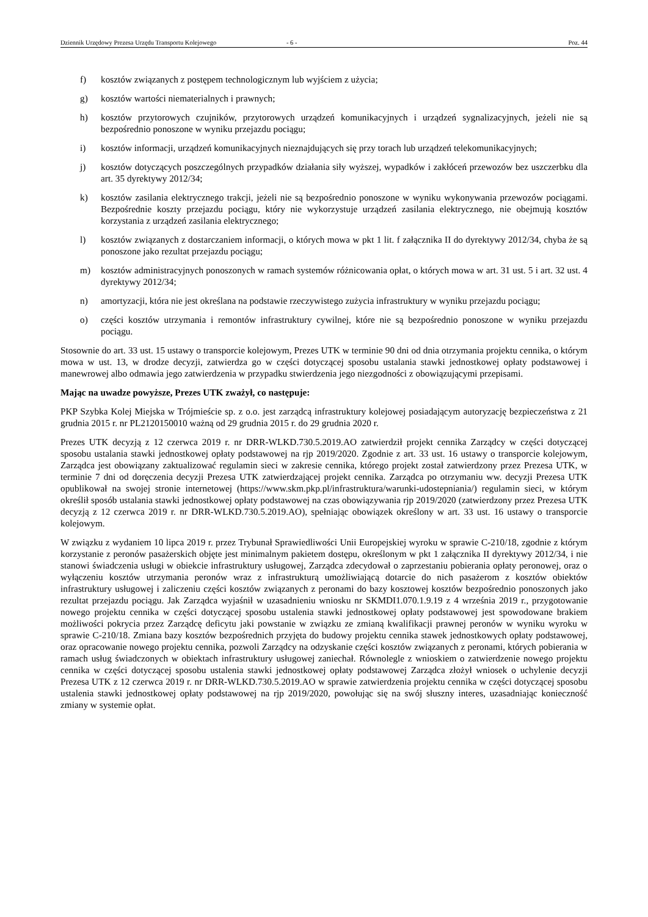Dziennik Urzędowy Prezesa Urzędu Transportu Kolejowego - 6 - Poz. 44
f) kosztów związanych z postępem technologicznym lub wyjściem z użycia;
g) kosztów wartości niematerialnych i prawnych;
h) kosztów przytorowych czujników, przytorowych urządzeń komunikacyjnych i urządzeń sygnalizacyjnych, jeżeli nie są bezpośrednio ponoszone w wyniku przejazdu pociągu;
i) kosztów informacji, urządzeń komunikacyjnych nieznajdujących się przy torach lub urządzeń telekomunikacyjnych;
j) kosztów dotyczących poszczególnych przypadków działania siły wyższej, wypadków i zakłóceń przewozów bez uszczerbku dla art. 35 dyrektywy 2012/34;
k) kosztów zasilania elektrycznego trakcji, jeżeli nie są bezpośrednio ponoszone w wyniku wykonywania przewozów pociągami. Bezpośrednie koszty przejazdu pociągu, który nie wykorzystuje urządzeń zasilania elektrycznego, nie obejmują kosztów korzystania z urządzeń zasilania elektrycznego;
l) kosztów związanych z dostarczaniem informacji, o których mowa w pkt 1 lit. f załącznika II do dyrektywy 2012/34, chyba że są ponoszone jako rezultat przejazdu pociągu;
m) kosztów administracyjnych ponoszonych w ramach systemów różnicowania opłat, o których mowa w art. 31 ust. 5 i art. 32 ust. 4 dyrektywy 2012/34;
n) amortyzacji, która nie jest określana na podstawie rzeczywistego zużycia infrastruktury w wyniku przejazdu pociągu;
o) części kosztów utrzymania i remontów infrastruktury cywilnej, które nie są bezpośrednio ponoszone w wyniku przejazdu pociągu.
Stosownie do art. 33 ust. 15 ustawy o transporcie kolejowym, Prezes UTK w terminie 90 dni od dnia otrzymania projektu cennika, o którym mowa w ust. 13, w drodze decyzji, zatwierdza go w części dotyczącej sposobu ustalania stawki jednostkowej opłaty podstawowej i manewrowej albo odmawia jego zatwierdzenia w przypadku stwierdzenia jego niezgodności z obowiązującymi przepisami.
Mając na uwadze powyższe, Prezes UTK zważył, co następuje:
PKP Szybka Kolej Miejska w Trójmieście sp. z o.o. jest zarządcą infrastruktury kolejowej posiadającym autoryzację bezpieczeństwa z 21 grudnia 2015 r. nr PL2120150010 ważną od 29 grudnia 2015 r. do 29 grudnia 2020 r.
Prezes UTK decyzją z 12 czerwca 2019 r. nr DRR-WLKD.730.5.2019.AO zatwierdził projekt cennika Zarządcy w części dotyczącej sposobu ustalania stawki jednostkowej opłaty podstawowej na rjp 2019/2020. Zgodnie z art. 33 ust. 16 ustawy o transporcie kolejowym, Zarządca jest obowiązany zaktualizować regulamin sieci w zakresie cennika, którego projekt został zatwierdzony przez Prezesa UTK, w terminie 7 dni od doręczenia decyzji Prezesa UTK zatwierdzającej projekt cennika. Zarządca po otrzymaniu ww. decyzji Prezesa UTK opublikował na swojej stronie internetowej (https://www.skm.pkp.pl/infrastruktura/warunki-udostepniania/) regulamin sieci, w którym określił sposób ustalania stawki jednostkowej opłaty podstawowej na czas obowiązywania rjp 2019/2020 (zatwierdzony przez Prezesa UTK decyzją z 12 czerwca 2019 r. nr DRR-WLKD.730.5.2019.AO), spełniając obowiązek określony w art. 33 ust. 16 ustawy o transporcie kolejowym.
W związku z wydaniem 10 lipca 2019 r. przez Trybunał Sprawiedliwości Unii Europejskiej wyroku w sprawie C-210/18, zgodnie z którym korzystanie z peronów pasażerskich objęte jest minimalnym pakietem dostępu, określonym w pkt 1 załącznika II dyrektywy 2012/34, i nie stanowi świadczenia usługi w obiekcie infrastruktury usługowej, Zarządca zdecydował o zaprzestaniu pobierania opłaty peronowej, oraz o wyłączeniu kosztów utrzymania peronów wraz z infrastrukturą umożliwiającą dotarcie do nich pasażerom z kosztów obiektów infrastruktury usługowej i zaliczeniu części kosztów związanych z peronami do bazy kosztowej kosztów bezpośrednio ponoszonych jako rezultat przejazdu pociągu. Jak Zarządca wyjaśnił w uzasadnieniu wniosku nr SKMDI1.070.1.9.19 z 4 września 2019 r., przygotowanie nowego projektu cennika w części dotyczącej sposobu ustalenia stawki jednostkowej opłaty podstawowej jest spowodowane brakiem możliwości pokrycia przez Zarządcę deficytu jaki powstanie w związku ze zmianą kwalifikacji prawnej peronów w wyniku wyroku w sprawie C-210/18. Zmiana bazy kosztów bezpośrednich przyjęta do budowy projektu cennika stawek jednostkowych opłaty podstawowej, oraz opracowanie nowego projektu cennika, pozwoli Zarządcy na odzyskanie części kosztów związanych z peronami, których pobierania w ramach usług świadczonych w obiektach infrastruktury usługowej zaniechał. Równolegle z wnioskiem o zatwierdzenie nowego projektu cennika w części dotyczącej sposobu ustalenia stawki jednostkowej opłaty podstawowej Zarządca złożył wniosek o uchylenie decyzji Prezesa UTK z 12 czerwca 2019 r. nr DRR-WLKD.730.5.2019.AO w sprawie zatwierdzenia projektu cennika w części dotyczącej sposobu ustalenia stawki jednostkowej opłaty podstawowej na rjp 2019/2020, powołując się na swój słuszny interes, uzasadniając konieczność zmiany w systemie opłat.